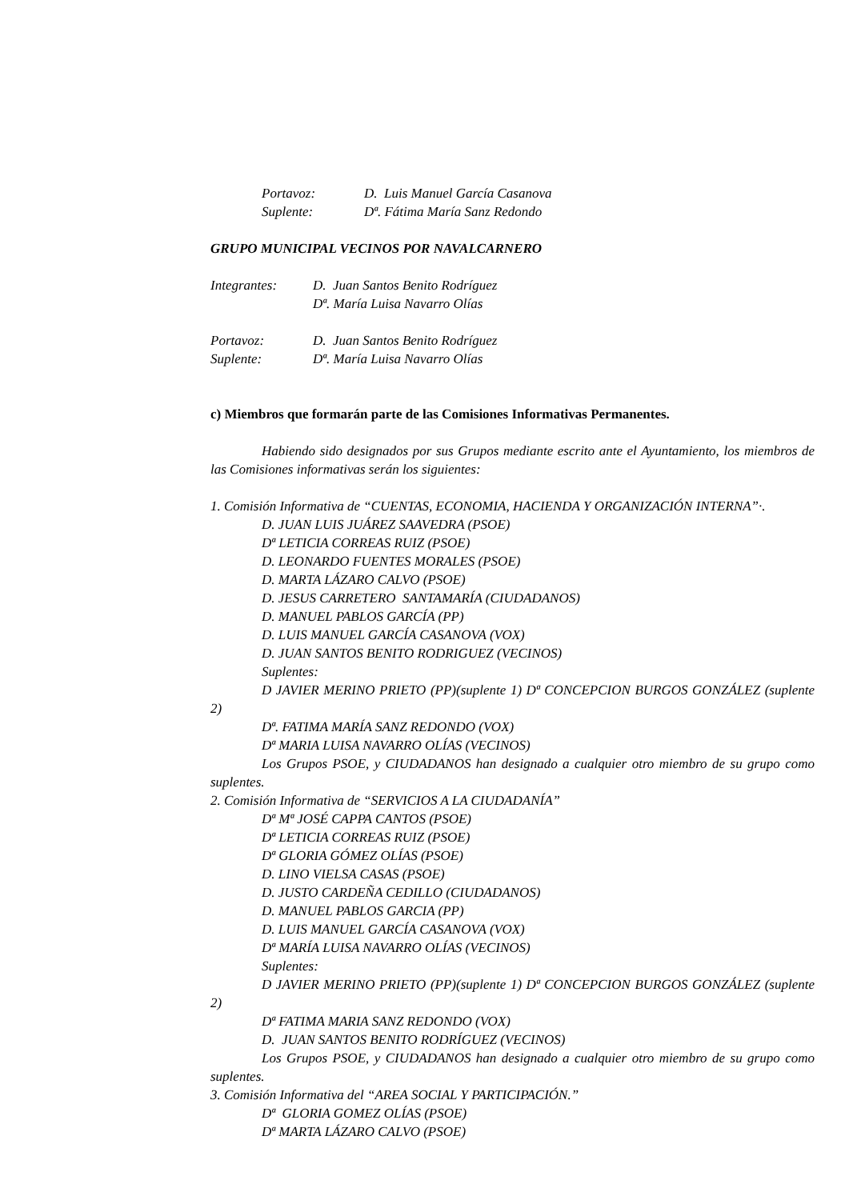Portavoz: D. Luis Manuel García Casanova
Suplente: Dª. Fátima María Sanz Redondo
GRUPO MUNICIPAL VECINOS POR NAVALCARNERO
Integrantes: D. Juan Santos Benito Rodríguez
Dª. María Luisa Navarro Olías
Portavoz: D. Juan Santos Benito Rodríguez
Suplente: Dª. María Luisa Navarro Olías
c) Miembros que formarán parte de las Comisiones Informativas Permanentes.
Habiendo sido designados por sus Grupos mediante escrito ante el Ayuntamiento, los miembros de las Comisiones informativas serán los siguientes:
1. Comisión Informativa de “CUENTAS, ECONOMIA, HACIENDA Y ORGANIZACIÓN INTERNA”·.
D. JUAN LUIS JUÁREZ SAAVEDRA (PSOE)
Dª LETICIA CORREAS RUIZ (PSOE)
D. LEONARDO FUENTES MORALES (PSOE)
D. MARTA LÁZARO CALVO (PSOE)
D. JESUS CARRETERO SANTAMARÍA (CIUDADANOS)
D. MANUEL PABLOS GARCÍA (PP)
D. LUIS MANUEL GARCÍA CASANOVA (VOX)
D. JUAN SANTOS BENITO RODRIGUEZ (VECINOS)
Suplentes:
D JAVIER MERINO PRIETO (PP)(suplente 1) Dª CONCEPCION BURGOS GONZÁLEZ (suplente 2)
Dª. FATIMA MARÍA SANZ REDONDO (VOX)
Dª MARIA LUISA NAVARRO OLÍAS (VECINOS)
Los Grupos PSOE, y CIUDADANOS han designado a cualquier otro miembro de su grupo como suplentes.
2. Comisión Informativa de “SERVICIOS A LA CIUDADANÍA”
Dª Mª JOSÉ CAPPA CANTOS (PSOE)
Dª LETICIA CORREAS RUIZ (PSOE)
Dª GLORIA GÓMEZ OLÍAS (PSOE)
D. LINO VIELSA CASAS (PSOE)
D. JUSTO CARDEÑA CEDILLO (CIUDADANOS)
D. MANUEL PABLOS GARCIA (PP)
D. LUIS MANUEL GARCÍA CASANOVA (VOX)
Dª MARÍA LUISA NAVARRO OLÍAS (VECINOS)
Suplentes:
D JAVIER MERINO PRIETO (PP)(suplente 1) Dª CONCEPCION BURGOS GONZÁLEZ (suplente 2)
Dª FATIMA MARIA SANZ REDONDO (VOX)
D. JUAN SANTOS BENITO RODRÍGUEZ (VECINOS)
Los Grupos PSOE, y CIUDADANOS han designado a cualquier otro miembro de su grupo como suplentes.
3. Comisión Informativa del “AREA SOCIAL Y PARTICIPACIÓN.”
Dª GLORIA GOMEZ OLÍAS (PSOE)
Dª MARTA LÁZARO CALVO (PSOE)